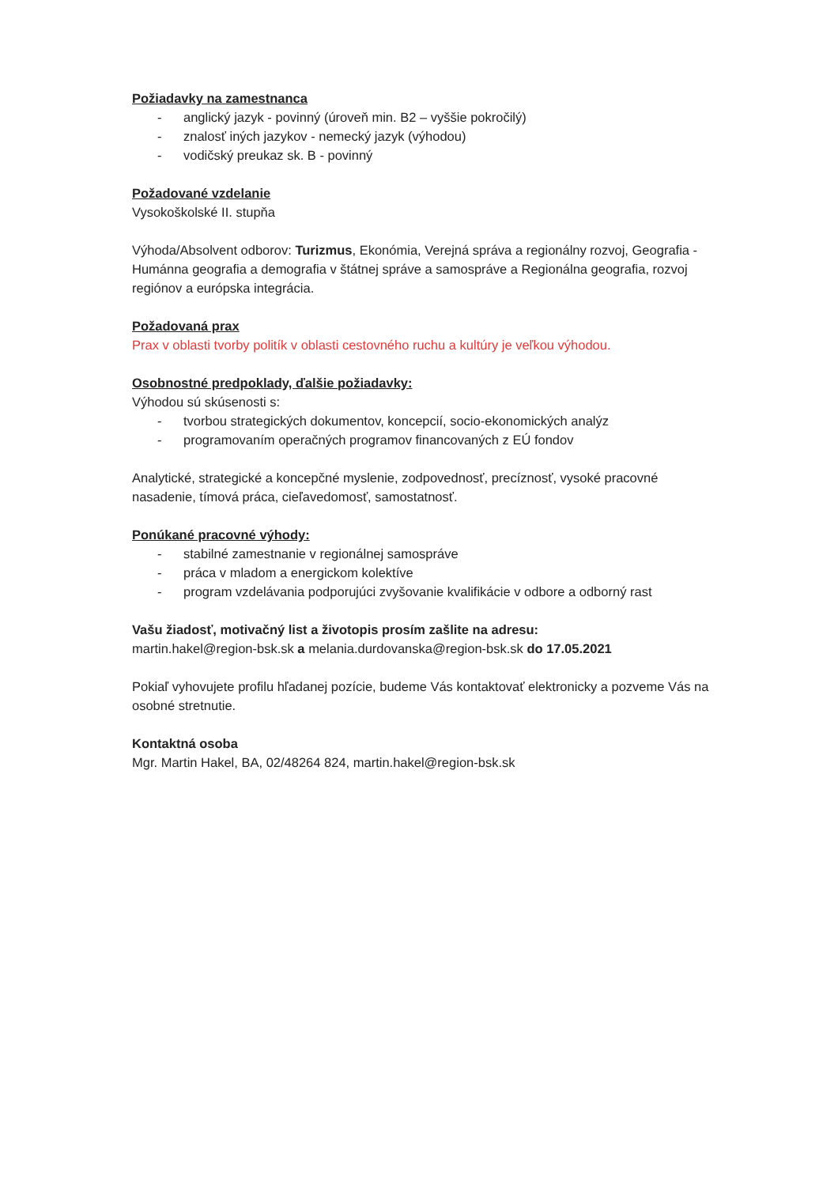Požiadavky na zamestnanca
- anglický jazyk - povinný (úroveň min. B2 – vyššie pokročilý)
- znalosť iných jazykov - nemecký jazyk (výhodou)
- vodičský preukaz sk. B - povinný
Požadované vzdelanie
Vysokoškolské II. stupňa
Výhoda/Absolvent odborov: Turizmus, Ekonómia, Verejná správa a regionálny rozvoj, Geografia - Humánna geografia a demografia v štátnej správe a samospráve a Regionálna geografia, rozvoj regiónov a európska integrácia.
Požadovaná prax
Prax v oblasti tvorby politík v oblasti cestovného ruchu a kultúry je veľkou výhodou.
Osobnostné predpoklady, ďalšie požiadavky:
Výhodou sú skúsenosti s:
- tvorbou strategických dokumentov, koncepcií, socio-ekonomických analýz
- programovaním operačných programov financovaných z EÚ fondov
Analytické, strategické a koncepčné myslenie, zodpovednosť, precíznosť, vysoké pracovné nasadenie, tímová práca, cieľavedomosť, samostatnosť.
Ponúkané pracovné výhody:
- stabilné zamestnanie v regionálnej samospráve
- práca v mladom a energickom kolektíve
- program vzdelávania podporujúci zvyšovanie kvalifikácie v odbore a odborný rast
Vašu žiadosť, motivačný list a životopis prosím zašlite na adresu:
martin.hakel@region-bsk.sk a melania.durdovanska@region-bsk.sk do 17.05.2021
Pokiaľ vyhovujete profilu hľadanej pozície, budeme Vás kontaktovať elektronicky a pozveme Vás na osobné stretnutie.
Kontaktná osoba
Mgr. Martin Hakel, BA, 02/48264 824, martin.hakel@region-bsk.sk